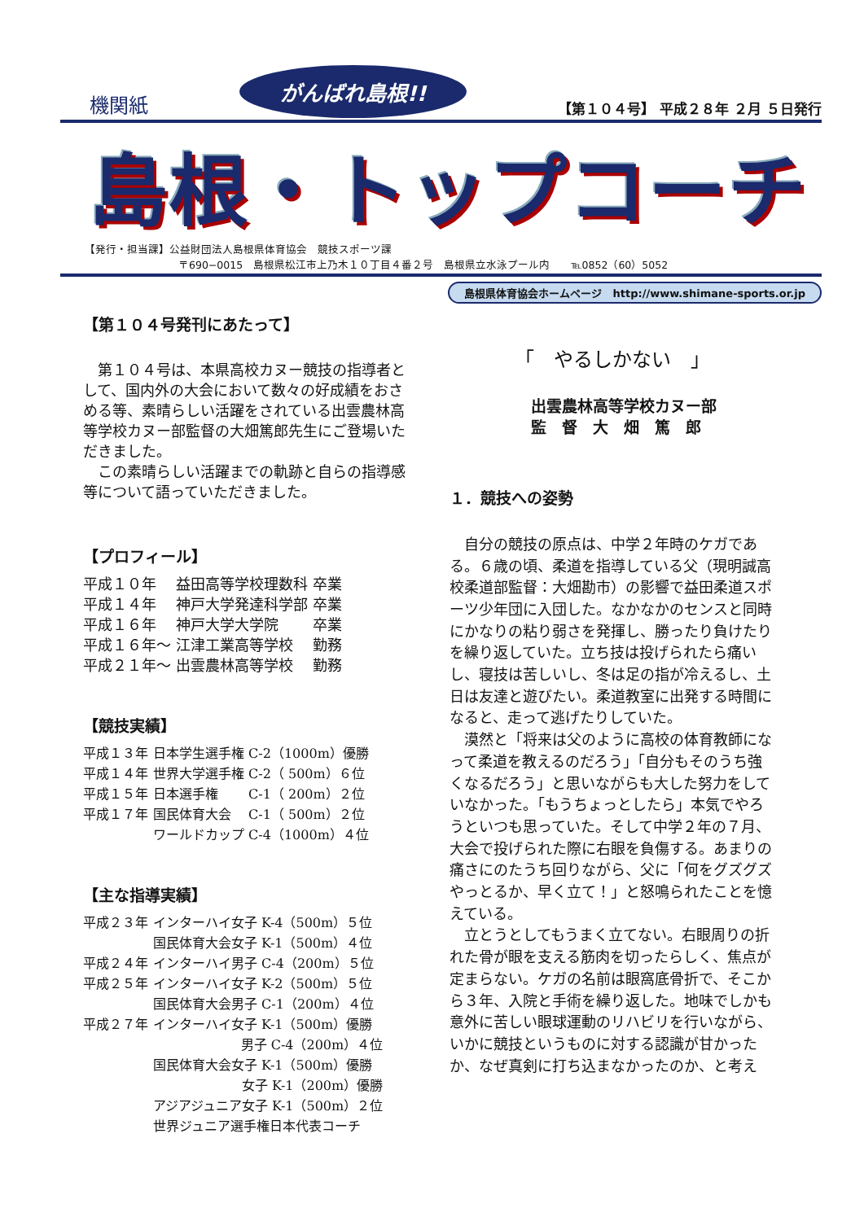機関紙 がんばれ島根!! 【第１０４号】 平成２８年 ２月 ５日発行
島根・トップコーチ
【発行・担当課】公益財団法人島根県体育協会　競技スポーツ課
〒690−0015　島根県松江市上乃木１０丁目４番２号　島根県立水泳プール内　　℡0852（60）5052
島根県体育協会ホームページ　http://www.shimane-sports.or.jp
【第１０４号発刊にあたって】
　第１０４号は、本県高校カヌー競技の指導者として、国内外の大会において数々の好成績をおさめる等、素晴らしい活躍をされている出雲農林高等学校カヌー部監督の大畑篤郎先生にご登場いただきました。
　この素晴らしい活躍までの軌跡と自らの指導感等について語っていただきました。
【プロフィール】
| 平成１０年 | 益田高等学校理数科 | 卒業 |
| 平成１４年 | 神戸大学発達科学部 | 卒業 |
| 平成１６年 | 神戸大学大学院 | 卒業 |
| 平成１６年～ | 江津工業高等学校 | 勤務 |
| 平成２１年～ | 出雲農林高等学校 | 勤務 |
【競技実績】
| 平成１３年 | 日本学生選手権 C-2（1000m）優勝 |
| 平成１４年 | 世界大学選手権 C-2（ 500m）６位 |
| 平成１５年 | 日本選手権 C-1（ 200m）２位 |
| 平成１７年 | 国民体育大会 C-1（ 500m）２位 |
| | ワールドカップ C-4（1000m）４位 |
【主な指導実績】
| 平成２３年 | インターハイ女子 K-4（500m）５位 |
| | 国民体育大会女子 K-1（500m）４位 |
| 平成２４年 | インターハイ男子 C-4（200m）５位 |
| 平成２５年 | インターハイ女子 K-2（500m）５位 |
| | 国民体育大会男子 C-1（200m）４位 |
| 平成２７年 | インターハイ女子 K-1（500m）優勝 |
| | 男子 C-4（200m）４位 |
| | 国民体育大会女子 K-1（500m）優勝 |
| | 女子 K-1（200m）優勝 |
| | アジアジュニア女子 K-1（500m）２位 |
| | 世界ジュニア選手権日本代表コーチ |
「　やるしかない　」
出雲農林高等学校カヌー部
監　督　大　畑　篤　郎
１．競技への姿勢
　自分の競技の原点は、中学２年時のケガである。６歳の頃、柔道を指導している父（現明誠高校柔道部監督：大畑勘市）の影響で益田柔道スポーツ少年団に入団した。なかなかのセンスと同時にかなりの粘り弱さを発揮し、勝ったり負けたりを繰り返していた。立ち技は投げられたら痛いし、寝技は苦しいし、冬は足の指が冷えるし、土日は友達と遊びたい。柔道教室に出発する時間になると、走って逃げたりしていた。
　漠然と「将来は父のように高校の体育教師になって柔道を教えるのだろう」「自分もそのうち強くなるだろう」と思いながらも大した努力をしていなかった。「もうちょっとしたら」本気でやろうといつも思っていた。そして中学２年の７月、大会で投げられた際に右眼を負傷する。あまりの痛さにのたうち回りながら、父に「何をグズグズやっとるか、早く立て！」と怒鳴られたことを憶えている。
　立とうとしてもうまく立てない。右眼周りの折れた骨が眼を支える筋肉を切ったらしく、焦点が定まらない。ケガの名前は眼窩底骨折で、そこから３年、入院と手術を繰り返した。地味でしかも意外に苦しい眼球運動のリハビリを行いながら、いかに競技というものに対する認識が甘かったか、なぜ真剣に打ち込まなかったのか、と考え